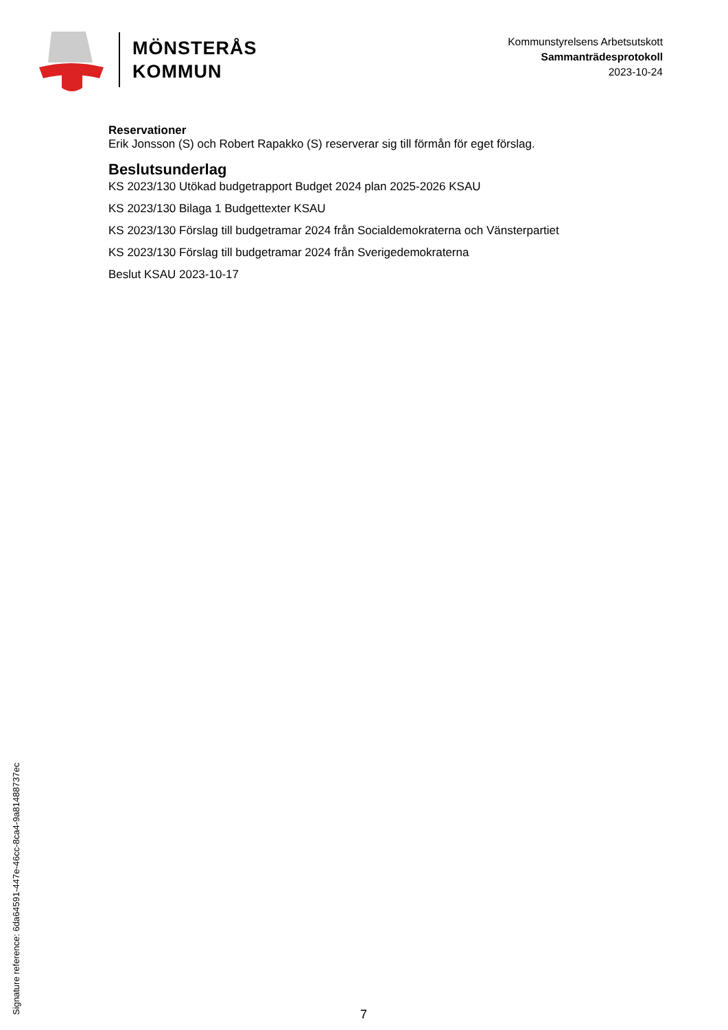MÖNSTERÅS
KOMMUN
Kommunstyrelsens Arbetsutskott
Sammanträdesprotokoll
2023-10-24
Reservationer
Erik Jonsson (S) och Robert Rapakko (S) reserverar sig till förmån för eget förslag.
Beslutsunderlag
KS 2023/130 Utökad budgetrapport Budget 2024 plan 2025-2026 KSAU
KS 2023/130 Bilaga 1 Budgettexter KSAU
KS 2023/130 Förslag till budgetramar 2024 från Socialdemokraterna och Vänsterpartiet
KS 2023/130 Förslag till budgetramar 2024 från Sverigedemokraterna
Beslut KSAU 2023-10-17
Signature reference: 6da64591-447e-46cc-8ca4-9a81488737ec 7